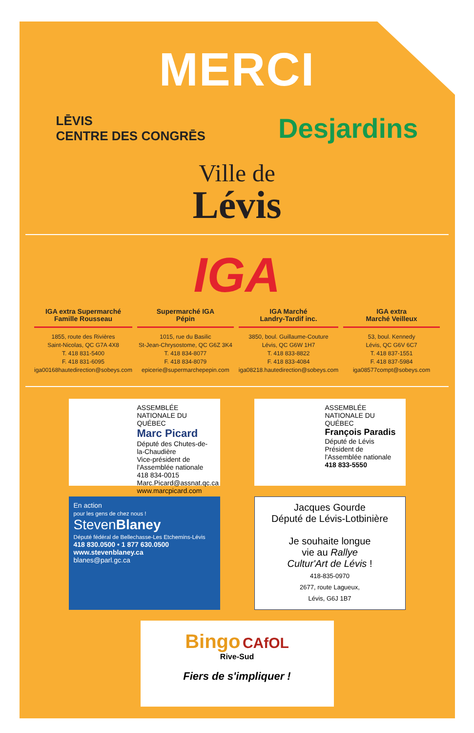MERCI
LĒVIS
CENTRE DES CONGRĒS
Desjardins
Ville de
Lévis
IGA
IGA extra Supermarché
Famille Rousseau
1855, route des Rivières
Saint-Nicolas, QC G7A 4X8
T. 418 831-5400
F. 418 831-6095
iga00168hautedirection@sobeys.com
Supermarché IGA
Pépin
1015, rue du Basilic
St-Jean-Chrysostome, QC G6Z 3K4
T. 418 834-8077
F. 418 834-8079
epicerie@supermarchepepin.com
IGA Marché
Landry-Tardif inc.
3850, boul. Guillaume-Couture
Lévis, QC G6W 1H7
T. 418 833-8822
F. 418 833-4084
iga08218.hautedirection@sobeys.com
IGA extra
Marché Veilleux
53, boul. Kennedy
Lévis, QC G6V 6C7
T. 418 837-1551
F. 418 837-5984
iga08577compt@sobeys.com
ASSEMBLÉE NATIONALE DU QUÉBEC
Marc Picard
Député des Chutes-de-la-Chaudière
Vice-président de l'Assemblée nationale
418 834-0015
Marc.Picard@assnat.qc.ca
www.marcpicard.com
ASSEMBLÉE NATIONALE DU QUÉBEC
François Paradis
Député de Lévis
Président de l'Assemblée nationale
418 833-5550
En action
pour les gens de chez nous !
StevenBlaney
Député fédéral de Bellechasse-Les Etchemins-Lévis
418 830.0500 • 1 877 630.0500
www.stevenblaney.ca
blanes@parl.gc.ca
Jacques Gourde
Député de Lévis-Lotbinière
Je souhaite longue
vie au Rallye
Cultur'Art de Lévis !
418-835-0970
2677, route Lagueux,
Lévis, G6J 1B7
Bingo CAfOL
Rive-Sud
Fiers de s'impliquer !